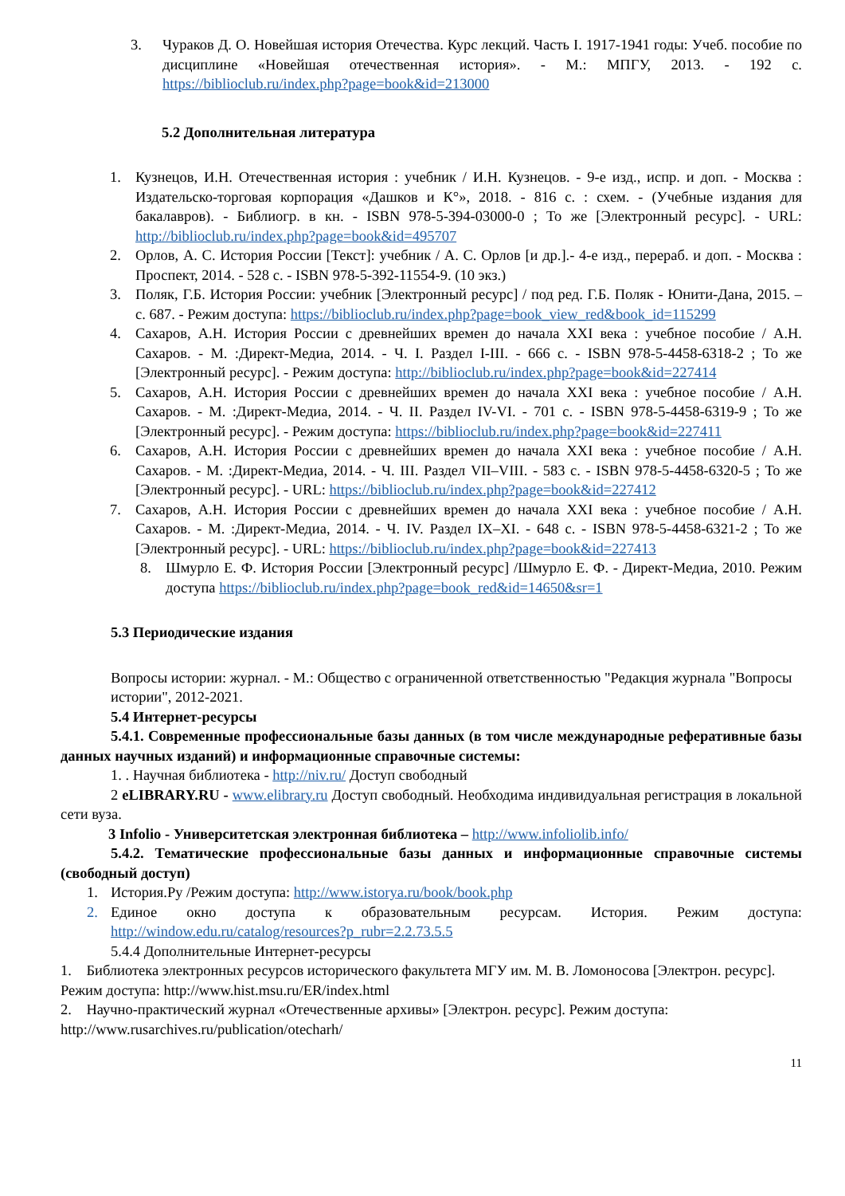3. Чураков Д. О. Новейшая история Отечества. Курс лекций. Часть I. 1917-1941 годы: Учеб. пособие по дисциплине «Новейшая отечественная история». - М.: МПГУ, 2013. - 192 с. https://biblioclub.ru/index.php?page=book&id=213000
5.2 Дополнительная литература
1. Кузнецов, И.Н. Отечественная история : учебник / И.Н. Кузнецов. - 9-е изд., испр. и доп. - Москва : Издательско-торговая корпорация «Дашков и К°», 2018. - 816 с. : схем. - (Учебные издания для бакалавров). - Библиогр. в кн. - ISBN 978-5-394-03000-0 ; То же [Электронный ресурс]. - URL: http://biblioclub.ru/index.php?page=book&id=495707
2. Орлов, А. С. История России [Текст]: учебник / А. С. Орлов [и др.].- 4-е изд., перераб. и доп. - Москва : Проспект, 2014. - 528 с. - ISBN 978-5-392-11554-9. (10 экз.)
3. Поляк, Г.Б. История России: учебник [Электронный ресурс] / под ред. Г.Б. Поляк - Юнити-Дана, 2015. – с. 687. - Режим доступа: https://biblioclub.ru/index.php?page=book_view_red&book_id=115299
4. Сахаров, А.Н. История России с древнейших времен до начала XXI века : учебное пособие / А.Н. Сахаров. - М. :Директ-Медиа, 2014. - Ч. I. Раздел I-III. - 666 с. - ISBN 978-5-4458-6318-2 ; То же [Электронный ресурс]. - Режим доступа: http://biblioclub.ru/index.php?page=book&id=227414
5. Сахаров, А.Н. История России с древнейших времен до начала XXI века : учебное пособие / А.Н. Сахаров. - М. :Директ-Медиа, 2014. - Ч. II. Раздел IV-VI. - 701 с. - ISBN 978-5-4458-6319-9 ; То же [Электронный ресурс]. - Режим доступа: https://biblioclub.ru/index.php?page=book&id=227411
6. Сахаров, А.Н. История России с древнейших времен до начала XXI века : учебное пособие / А.Н. Сахаров. - М. :Директ-Медиа, 2014. - Ч. III. Раздел VII–VIII. - 583 с. - ISBN 978-5-4458-6320-5 ; То же [Электронный ресурс]. - URL: https://biblioclub.ru/index.php?page=book&id=227412
7. Сахаров, А.Н. История России с древнейших времен до начала XXI века : учебное пособие / А.Н. Сахаров. - М. :Директ-Медиа, 2014. - Ч. IV. Раздел IX–XI. - 648 с. - ISBN 978-5-4458-6321-2 ; То же [Электронный ресурс]. - URL: https://biblioclub.ru/index.php?page=book&id=227413
8. Шмурло Е. Ф. История России [Электронный ресурс] /Шмурло Е. Ф. - Директ-Медиа, 2010. Режим доступа https://biblioclub.ru/index.php?page=book_red&id=14650&sr=1
5.3 Периодические издания
Вопросы истории: журнал. - М.: Общество с ограниченной ответственностью "Редакция журнала "Вопросы истории", 2012-2021.
5.4 Интернет-ресурсы
5.4.1. Современные профессиональные базы данных (в том числе международные реферативные базы данных научных изданий) и информационные справочные системы:
1. . Научная библиотека - http://niv.ru/ Доступ свободный
2 eLIBRARY.RU - www.elibrary.ru Доступ свободный. Необходима индивидуальная регистрация в локальной сети вуза.
3 Infolio - Университетская электронная библиотека – http://www.infoliolib.info/
5.4.2. Тематические профессиональные базы данных и информационные справочные системы (свободный доступ)
1. История.Ру /Режим доступа: http://www.istorya.ru/book/book.php
2. Единое окно доступа к образовательным ресурсам. История. Режим доступа: http://window.edu.ru/catalog/resources?p_rubr=2.2.73.5.5
5.4.4 Дополнительные Интернет-ресурсы
1. Библиотека электронных ресурсов исторического факультета МГУ им. М. В. Ломоносова [Электрон. ресурс]. Режим доступа: http://www.hist.msu.ru/ER/index.html
2. Научно-практический журнал «Отечественные архивы» [Электрон. ресурс]. Режим доступа: http://www.rusarchives.ru/publication/otecharh/
11